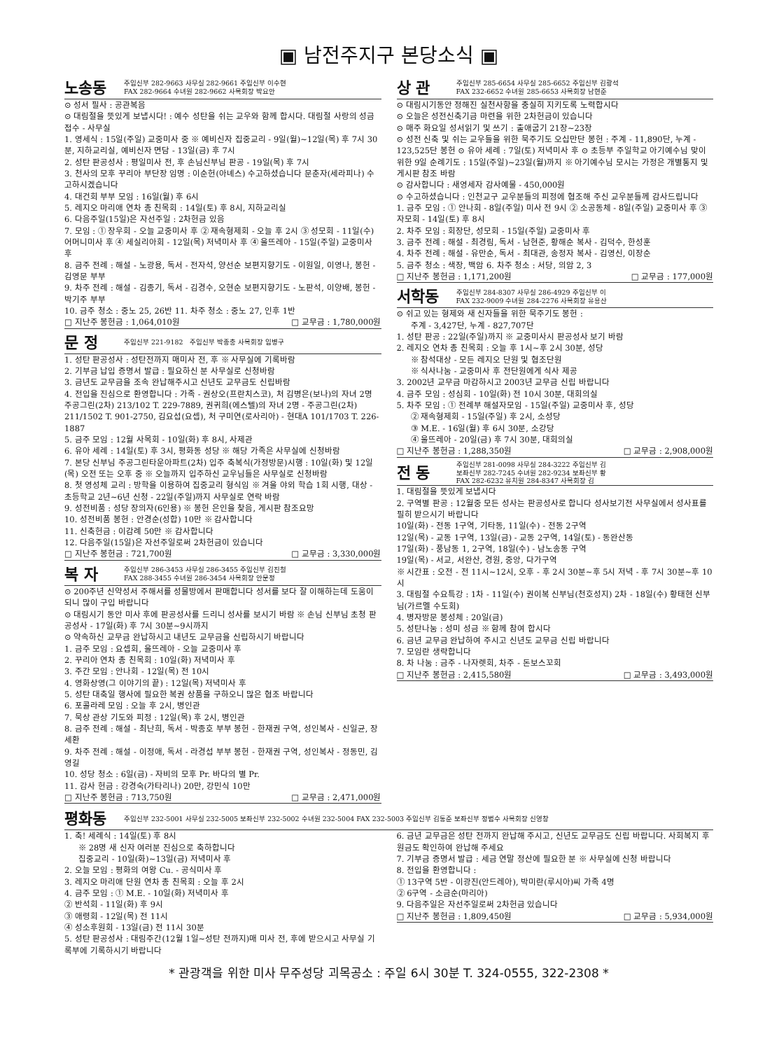▣ 남전주지구 본당소식 ▣
노송동 주임신부 282-9663 사무실 282-9661 주임신부 이수현
FAX 282-9664 수녀원 282-9662 사목회장 박요안
⊙ 성서 필사 : 공관복음
⊙ 대림절을 뜻있게 보냅시다! : 예수 성탄을 쉬는 교우와 함께 합시다. 대림절 사랑의 성금 접수 - 사무실
1. 영세식 : 15일(주일) 교중미사 중 ※ 예비신자 집중교리 - 9일(월)~12일(목) 후 7시 30분, 지하교리실, 예비신자 면담 - 13일(금) 후 7시
2. 성탄 판공성사 : 평일미사 전, 후 손님신부님 판공 - 19일(목) 후 7시
3. 천사의 모후 꾸리아 부단장 임명 : 이순헌(아녜스) 수고하셨습니다 문춘자(세라피나) 수고하시겠습니다
4. 대건회 부부 모임 : 16일(월) 후 6시
5. 레지오 마리애 연차 총 친목회 : 14일(토) 후 8시, 지하교리실
6. 다음주일(15일)은 자선주일 : 2차헌금 있음
7. 모임 : ① 장우회 - 오늘 교중미사 후 ② 재속형제회 - 오늘 후 2시 ③ 성모회 - 11일(수) 어머니미사 후 ④ 세실리아회 - 12일(목) 저녁미사 후 ④ 울뜨레아 - 15일(주일) 교중미사 후
8. 금주 전례 : 해설 - 노광용, 독서 - 전자석, 양선순 보편지향기도 - 이원일, 이영나, 봉헌 - 김영문 부부
9. 차주 전례 : 해설 - 김종기, 독서 - 김경수, 오현순 보편지향기도 - 노판석, 이양배, 봉헌 - 박기주 부부
10. 금주 청소 : 중노 25, 26반 11. 차주 청소 : 중노 27, 인후 1반
□ 지난주 봉헌금 : 1,064,010원 □ 교무금 : 1,780,000원
문 정 주임신부 221-9182 주임신부 박종충 사목회장 임병구
1. 성탄 판공성사 : 성탄전까지 매미사 전, 후 ※ 사무실에 기록바람
2. 기부금 납입 증명서 발급 : 필요하신 분 사무실로 신청바람
3. 금년도 교무금을 조속 완납해주시고 신년도 교무금도 신립바람
4. 전입을 진심으로 환영합니다 : 가족 - 권상오(프란치스코), 처 김병은(보나)의 자녀 2명 주공그린(2차) 213/102 T. 229-7889, 권귀희(에스텔)의 자녀 2명 - 주공그린(2차) 211/1502 T. 901-2750, 김요섭(요셉), 처 구미연(로사리아) - 현대A 101/1703 T. 226-1887
5. 금주 모임 : 12월 사목회 - 10일(화) 후 8시, 사제관
6. 유아 세례 : 14일(토) 후 3시, 평화동 성당 ※ 해당 가족은 사무실에 신청바람
7. 본당 신부님 주공그린타운아파트(2차) 입주 축복식(가정방문)시행 : 10일(화) 및 12일(목) 오전 또는 오후 중 ※ 오늘까지 입주하신 교우님들은 사무실로 신청바람
8. 첫 영성체 교리 : 방학을 이용하여 집중교리 형식임 ※ 겨울 야외 학습 1회 시행, 대상 - 초등학교 2년~6년 신청 - 22일(주일)까지 사무실로 연락 바람
9. 성전비품 : 성당 장의자(6인용) ※ 봉헌 은인을 찾음, 게시판 참조요망
10. 성전비품 봉헌 : 안경순(성합) 10만 ※ 감사합니다
11. 신축헌금 : 이감례 50만 ※ 감사합니다
12. 다음주일(15일)은 자선주일로써 2차헌금이 있습니다
□ 지난주 봉헌금 : 721,700원 □ 교무금 : 3,330,000원
복 자 주임신부 286-3453 사무실 286-3455 주임신부 김진철
FAX 288-3455 수녀원 286-3454 사목회장 안문정
⊙ 200주년 신약성서 주해서를 성물방에서 판매합니다 성서를 보다 잘 이해하는데 도움이 되니 많이 구입 바랍니다
⊙ 대림시기 동안 미사 후에 판공성사를 드리니 성사를 보시기 바람 ※ 손님 신부님 초청 판공성사 - 17일(화) 후 7시 30분~9시까지
⊙ 약속하신 교무금 완납하시고 내년도 교무금을 신립하시기 바랍니다
1. 금주 모임 : 요셉회, 울뜨레아 - 오늘 교중미사 후
2. 꾸리아 연차 총 친목회 : 10일(화) 저녁미사 후
3. 주간 모임 : 안나회 - 12일(목) 전 10시
4. 영화상영(그 이야기의 끝) : 12일(목) 저녁미사 후
5. 성탄 대축일 행사에 필요한 복권 상품을 구하오니 많은 협조 바랍니다
6. 포콜라레 모임 : 오늘 후 2시, 병인관
7. 묵상 관상 기도와 피정 : 12일(목) 후 2시, 병인관
8. 금주 전례 : 해설 - 최난희, 독서 - 박종호 부부 봉헌 - 한재권 구역, 성인복사 - 신일균, 장세환
9. 차주 전례 : 해설 - 이정애, 독서 - 라경섭 부부 봉헌 - 한재권 구역, 성인복사 - 정동민, 김영길
10. 성당 청소 : 6일(금) - 자비의 모후 Pr. 바다의 별 Pr.
11. 감사 헌금 : 강경숙(가타리나) 20만, 강민식 10만
□ 지난주 봉헌금 : 713,750원 □ 교무금 : 2,471,000원
상 관 주임신부 285-6654 사무실 285-6652 주임신부 김광석
FAX 232-6652 수녀원 285-6653 사목회장 남현준
⊙ 대림시기동안 정해진 실천사항을 충실히 지키도록 노력합시다
⊙ 오늘은 성전신축기금 마련을 위한 2차헌금이 있습니다
⊙ 매주 화요일 성서읽기 및 쓰기 : 출애굽기 21장~23장
⊙ 성전 신축 및 쉬는 교우들을 위한 묵주기도 오십만단 봉헌 : 주계 - 11,890단, 누계 - 123,525단 봉헌 ⊙ 유아 세례 : 7일(토) 저녁미사 후 ⊙ 초등부 주일학교 아기예수님 맞이 위한 9일 순례기도 : 15일(주일)~23일(월)까지 ※ 아기예수님 모시는 가정은 개별통지 및 게시판 참조 바람
⊙ 감사합니다 : 새영세자 감사예물 - 450,000원
⊙ 수고하셨습니다 : 인천교구 교우분들의 피정에 협조해 주신 교우분들께 감사드립니다
1. 금주 모임 : ① 안나회 - 8일(주일) 미사 전 9시 ② 소공동체 - 8일(주일) 교중미사 후 ③ 자모회 - 14일(토) 후 8시
2. 차주 모임 : 회장단, 성모회 - 15일(주일) 교중미사 후
3. 금주 전례 : 해설 - 최경림, 독서 - 남현준, 황해순 복사 - 김덕수, 한성훈
4. 차주 전례 : 해설 - 유만순, 독서 - 최대관, 송정자 복사 - 김영신, 이장순
5. 금주 청소 : 색장, 백암 6. 차주 청소 : 서당, 의암 2, 3
□ 지난주 봉헌금 : 1,171,200원 □ 교무금 : 177,000원
서학동 주임신부 284-8307 사무실 286-4929 주임신부 이
FAX 232-9009 수녀원 284-2276 사목회장 유용산
⊙ 쉬고 있는 형제와 새 신자들을 위한 묵주기도 봉헌 :
주계 - 3,427단, 누계 - 827,707단
1. 성탄 판공 : 22일(주일)까지 ※ 교중미사시 판공성사 보기 바람
2. 레지오 연차 총 친목회 : 오늘 후 1시~후 2시 30분, 성당
※ 참석대상 - 모든 레지오 단원 및 협조단원
※ 식사나눔 - 교중미사 후 전단원에게 식사 제공
3. 2002년 교무금 마감하시고 2003년 교무금 신립 바랍니다
4. 금주 모임 : 성심회 - 10일(화) 전 10시 30분, 대회의실
5. 차주 모임 : ① 전례부 해설자모임 - 15일(주일) 교중미사 후, 성당
② 재속형제회 - 15일(주일) 후 2시, 소성당
③ M.E. - 16일(월) 후 6시 30분, 소강당
④ 울뜨레아 - 20일(금) 후 7시 30분, 대회의실
□ 지난주 봉헌금 : 1,288,350원 □ 교무금 : 2,908,000원
전 동 주임신부 281-0098 사무실 284-3222 주임신부 김
보좌신부 282-7245 수녀원 282-9234 보좌신부 황
FAX 282-6232 유치원 284-8347 사목회장 김
1. 대림절을 뜻있게 보냅시다
2. 구역별 판공 : 12월중 모든 성사는 판공성사로 합니다 성사보기전 사무실에서 성사표를 필히 받으시기 바랍니다
10일(화) - 전동 1구역, 기타동, 11일(수) - 전동 2구역
12일(목) - 교동 1구역, 13일(금) - 교동 2구역, 14일(토) - 동완산동
17일(화) - 풍남동 1, 2구역, 18일(수) - 남노송동 구역
19일(목) - 서교, 서완산, 경원, 중앙, 다가구역
※ 시간표 : 오전 - 전 11시~12시, 오후 - 후 2시 30분~후 5시 저녁 - 후 7시 30분~후 10시
3. 대림절 수요특강 : 1차 - 11일(수) 권이복 신부님(천호성지) 2차 - 18일(수) 황태현 신부님(가르멜 수도회)
4. 병자방문 봉성체 : 20일(금)
5. 성탄나눔 : 성미 성금 ※ 함께 참여 합시다
6. 금년 교무금 완납하여 주시고 신년도 교무금 신립 바랍니다
7. 모임란 생략합니다
8. 차 나눔 : 금주 - 나자렛회, 차주 - 돈보스꼬회
□ 지난주 봉헌금 : 2,415,580원 □ 교무금 : 3,493,000원
평화동 주임신부 232-5001 사무실 232-5005 보좌신부 232-5002 수녀원 232-5004 FAX 232-5003 주임신부 김동준 보좌신부 정범수 사목회장 신영창
1. 축! 세례식 : 14일(토) 후 8시
※ 28명 새 신자 여러분 진심으로 축하합니다
집중교리 - 10일(화)~13일(금) 저녁미사 후
2. 오늘 모임 : 평화의 여왕 Cu. - 공식미사 후
3. 레지오 마리애 단원 연차 총 친목회 : 오늘 후 2시
4. 금주 모임 : ① M.E. - 10일(화) 저녁미사 후
② 반석회 - 11일(화) 후 9시
③ 애령회 - 12일(목) 전 11시
④ 성소후원회 - 13일(금) 전 11시 30분
5. 성탄 판공성사 : 대림주간(12월 1일~성탄 전까지)매 미사 전, 후에 받으시고 사무실 기록부에 기록하시기 바랍니다
6. 금년 교무금은 성탄 전까지 완납해 주시고, 신년도 교무금도 신립 바랍니다. 사회복지 후원금도 확인하여 완납해 주세요
7. 기부금 증명서 발급 : 세금 연말 정산에 필요한 분 ※ 사무실에 신청 바랍니다
8. 전입을 환영합니다 :
① 13구역 5반 - 이광진(안드레아), 박미란(루시아)씨 가족 4명
② 6구역 - 소금순(마리아)
9. 다음주일은 자선주일로써 2차헌금 있습니다
□ 지난주 봉헌금 : 1,809,450원 □ 교무금 : 5,934,000원
* 관광객을 위한 미사 무주성당 괴목공소 : 주일 6시 30분 T. 324-0555, 322-2308 *